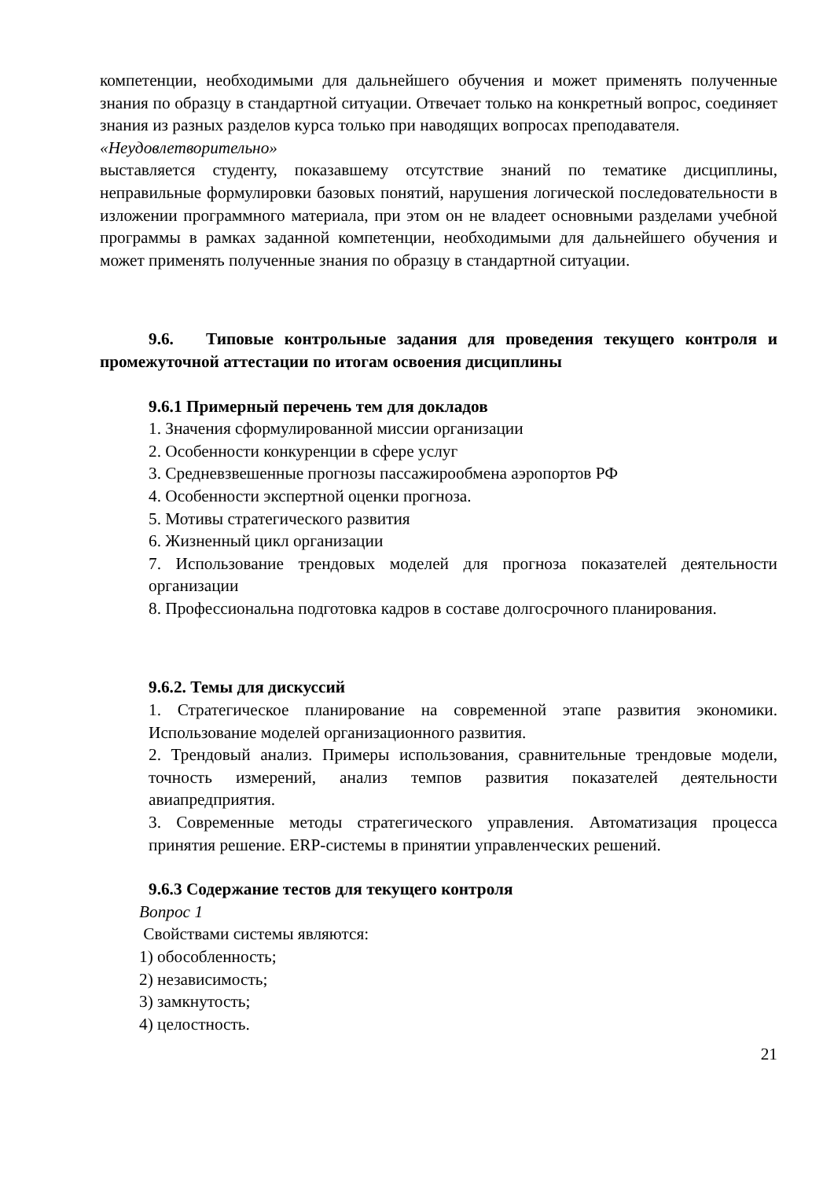компетенции, необходимыми для дальнейшего обучения и может применять полученные знания по образцу в стандартной ситуации. Отвечает только на конкретный вопрос, соединяет знания из разных разделов курса только при наводящих вопросах преподавателя.
«Неудовлетворительно»
выставляется студенту, показавшему отсутствие знаний по тематике дисциплины, неправильные формулировки базовых понятий, нарушения логической последовательности в изложении программного материала, при этом он не владеет основными разделами учебной программы в рамках заданной компетенции, необходимыми для дальнейшего обучения и может применять полученные знания по образцу в стандартной ситуации.
9.6. Типовые контрольные задания для проведения текущего контроля и промежуточной аттестации по итогам освоения дисциплины
9.6.1 Примерный перечень тем для докладов
1. Значения сформулированной миссии организации
2. Особенности конкуренции в сфере услуг
3. Средневзвешенные прогнозы пассажирообмена аэропортов РФ
4. Особенности экспертной оценки прогноза.
5. Мотивы стратегического развития
6. Жизненный цикл организации
7. Использование трендовых моделей для прогноза показателей деятельности организации
8. Профессиональна подготовка кадров в составе долгосрочного планирования.
9.6.2. Темы для дискуссий
1. Стратегическое планирование на современной этапе развития экономики. Использование моделей организационного развития.
2. Трендовый анализ. Примеры использования, сравнительные трендовые модели, точность измерений, анализ темпов развития показателей деятельности авиапредприятия.
3. Современные методы стратегического управления. Автоматизация процесса принятия решение. ERP-системы в принятии управленческих решений.
9.6.3 Содержание тестов для текущего контроля
Вопрос 1
Свойствами системы являются:
1) обособленность;
2) независимость;
3) замкнутость;
4) целостность.
21